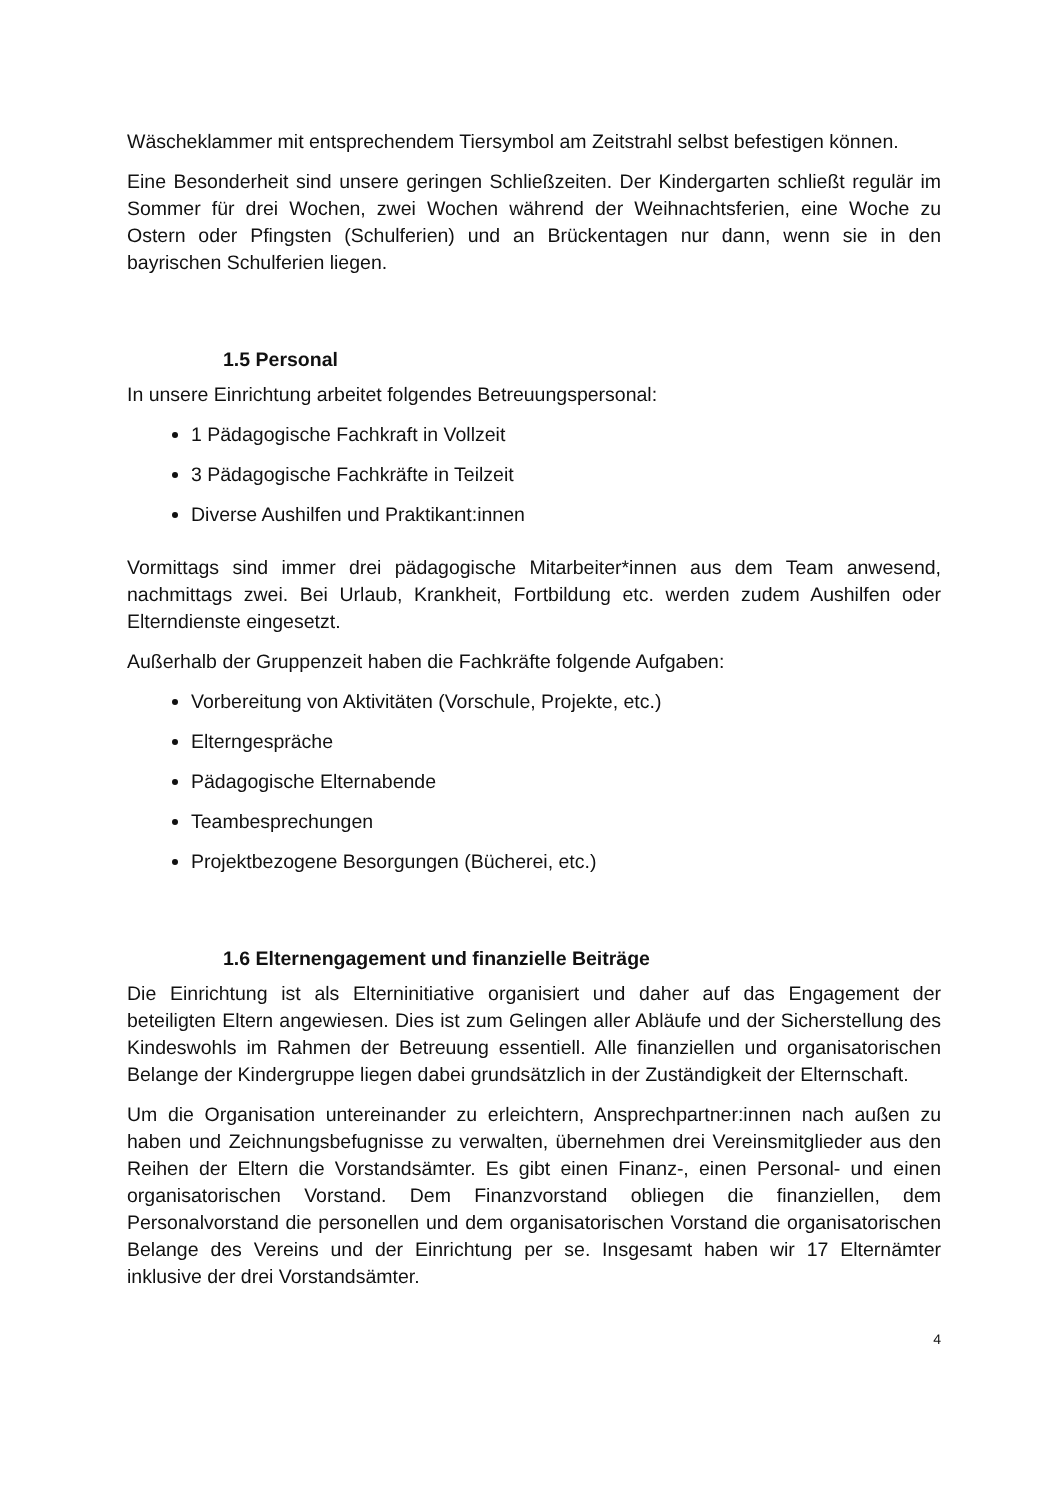Wäscheklammer mit entsprechendem Tiersymbol am Zeitstrahl selbst befestigen können.
Eine Besonderheit sind unsere geringen Schließzeiten. Der Kindergarten schließt regulär im Sommer für drei Wochen, zwei Wochen während der Weihnachtsferien, eine Woche zu Ostern oder Pfingsten (Schulferien) und an Brückentagen nur dann, wenn sie in den bayrischen Schulferien liegen.
1.5 Personal
In unsere Einrichtung arbeitet folgendes Betreuungspersonal:
1 Pädagogische Fachkraft in Vollzeit
3 Pädagogische Fachkräfte in Teilzeit
Diverse Aushilfen und Praktikant:innen
Vormittags sind immer drei pädagogische Mitarbeiter*innen aus dem Team anwesend, nachmittags zwei. Bei Urlaub, Krankheit, Fortbildung etc. werden zudem Aushilfen oder Elterndienste eingesetzt.
Außerhalb der Gruppenzeit haben die Fachkräfte folgende Aufgaben:
Vorbereitung von Aktivitäten (Vorschule, Projekte, etc.)
Elterngespräche
Pädagogische Elternabende
Teambesprechungen
Projektbezogene Besorgungen (Bücherei, etc.)
1.6 Elternengagement und finanzielle Beiträge
Die Einrichtung ist als Elterninitiative organisiert und daher auf das Engagement der beteiligten Eltern angewiesen. Dies ist zum Gelingen aller Abläufe und der Sicherstellung des Kindeswohls im Rahmen der Betreuung essentiell. Alle finanziellen und organisatorischen Belange der Kindergruppe liegen dabei grundsätzlich in der Zuständigkeit der Elternschaft.
Um die Organisation untereinander zu erleichtern, Ansprechpartner:innen nach außen zu haben und Zeichnungsbefugnisse zu verwalten, übernehmen drei Vereinsmitglieder aus den Reihen der Eltern die Vorstandsämter. Es gibt einen Finanz-, einen Personal- und einen organisatorischen Vorstand. Dem Finanzvorstand obliegen die finanziellen, dem Personalvorstand die personellen und dem organisatorischen Vorstand die organisatorischen Belange des Vereins und der Einrichtung per se. Insgesamt haben wir 17 Elternämter inklusive der drei Vorstandsämter.
4